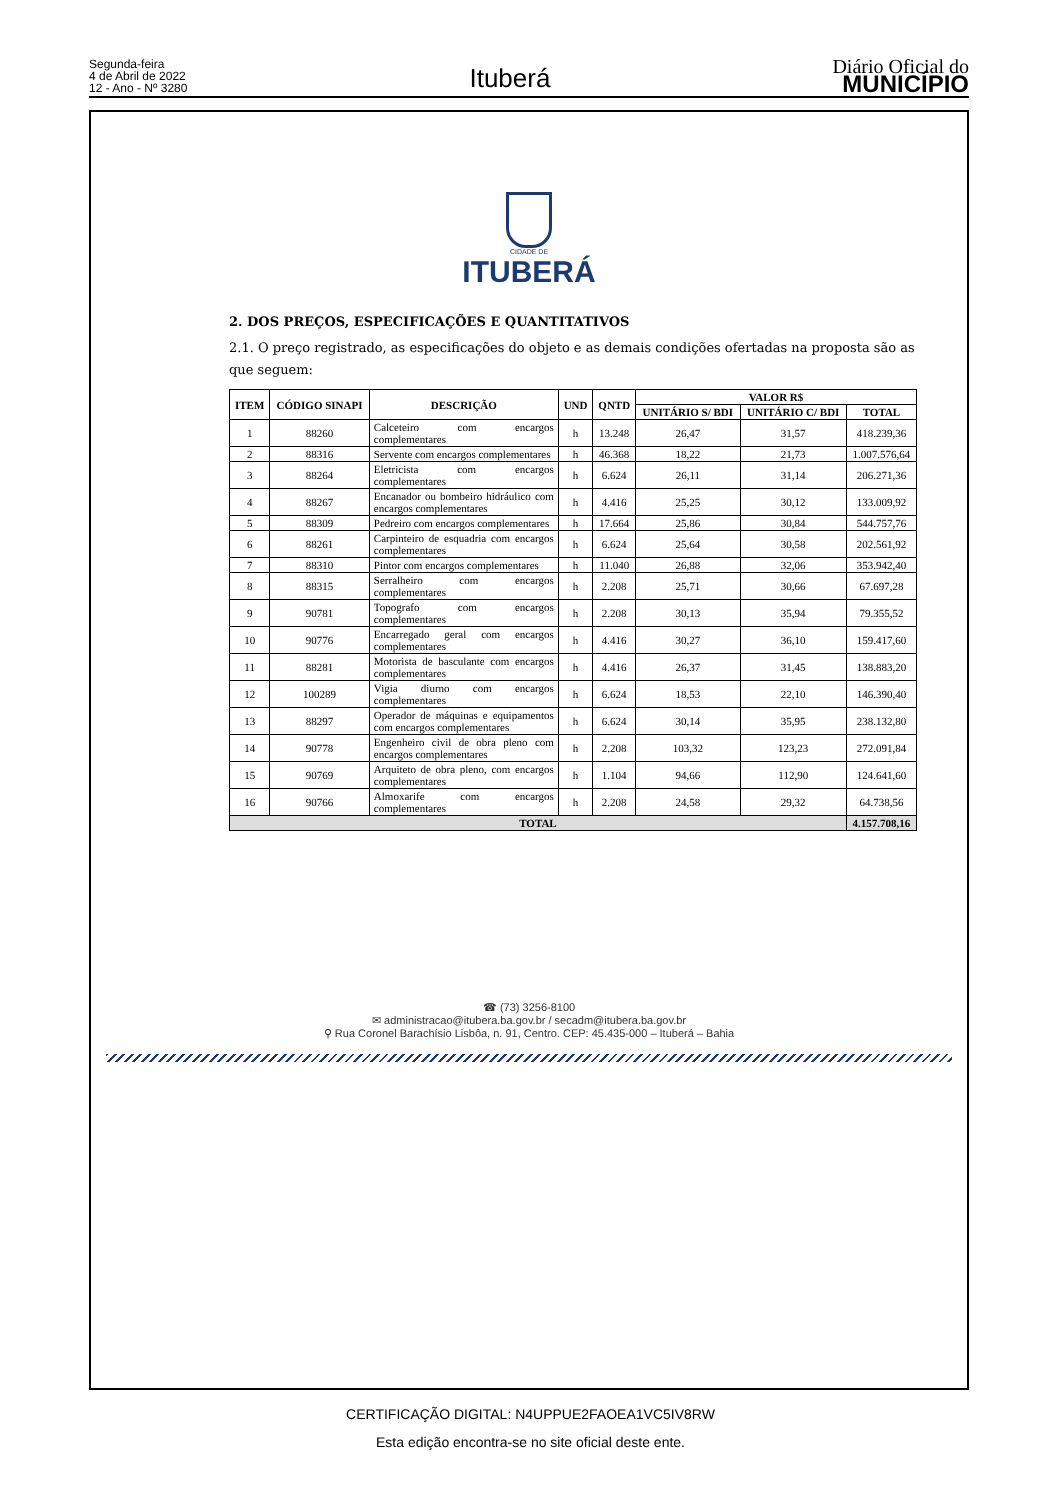Segunda-feira
4 de Abril de 2022
12 - Ano - Nº 3280
Ituberá
Diário Oficial do
MUNICÍPIO
CIDADE DE
ITUBERÁ
2. DOS PREÇOS, ESPECIFICAÇÕES E QUANTITATIVOS
2.1. O preço registrado, as especificações do objeto e as demais condições ofertadas na proposta são as que seguem:
| ITEM | CÓDIGO SINAPI | DESCRIÇÃO | UND | QNTD | VALOR R$ | | |
| --- | --- | --- | --- | --- | --- | --- | --- |
| | | | | | UNITÁRIO S/ BDI | UNITÁRIO C/ BDI | TOTAL |
| 1 | 88260 | Calceteiro com encargos complementares | h | 13.248 | 26,47 | 31,57 | 418.239,36 |
| 2 | 88316 | Servente com encargos complementares | h | 46.368 | 18,22 | 21,73 | 1.007.576,64 |
| 3 | 88264 | Eletricista com encargos complementares | h | 6.624 | 26,11 | 31,14 | 206.271,36 |
| 4 | 88267 | Encanador ou bombeiro hidráulico com encargos complementares | h | 4.416 | 25,25 | 30,12 | 133.009,92 |
| 5 | 88309 | Pedreiro com encargos complementares | h | 17.664 | 25,86 | 30,84 | 544.757,76 |
| 6 | 88261 | Carpinteiro de esquadria com encargos complementares | h | 6.624 | 25,64 | 30,58 | 202.561,92 |
| 7 | 88310 | Pintor com encargos complementares | h | 11.040 | 26,88 | 32,06 | 353.942,40 |
| 8 | 88315 | Serralheiro com encargos complementares | h | 2.208 | 25,71 | 30,66 | 67.697,28 |
| 9 | 90781 | Topografo com encargos complementares | h | 2.208 | 30,13 | 35,94 | 79.355,52 |
| 10 | 90776 | Encarregado geral com encargos complementares | h | 4.416 | 30,27 | 36,10 | 159.417,60 |
| 11 | 88281 | Motorista de basculante com encargos complementares | h | 4.416 | 26,37 | 31,45 | 138.883,20 |
| 12 | 100289 | Vigia diurno com encargos complementares | h | 6.624 | 18,53 | 22,10 | 146.390,40 |
| 13 | 88297 | Operador de máquinas e equipamentos com encargos complementares | h | 6.624 | 30,14 | 35,95 | 238.132,80 |
| 14 | 90778 | Engenheiro civil de obra pleno com encargos complementares | h | 2.208 | 103,32 | 123,23 | 272.091,84 |
| 15 | 90769 | Arquiteto de obra pleno, com encargos complementares | h | 1.104 | 94,66 | 112,90 | 124.641,60 |
| 16 | 90766 | Almoxarife com encargos complementares | h | 2.208 | 24,58 | 29,32 | 64.738,56 |
| TOTAL | | | | | | | 4.157.708,16 |
☎ (73) 3256-8100
✉ administracao@itubera.ba.gov.br / secadm@itubera.ba.gov.br
⚲ Rua Coronel Barachísio Lisbôa, n. 91, Centro. CEP: 45.435-000 – Ituberá – Bahia
CERTIFICAÇÃO DIGITAL: N4UPPUE2FAOEA1VC5IV8RW
Esta edição encontra-se no site oficial deste ente.